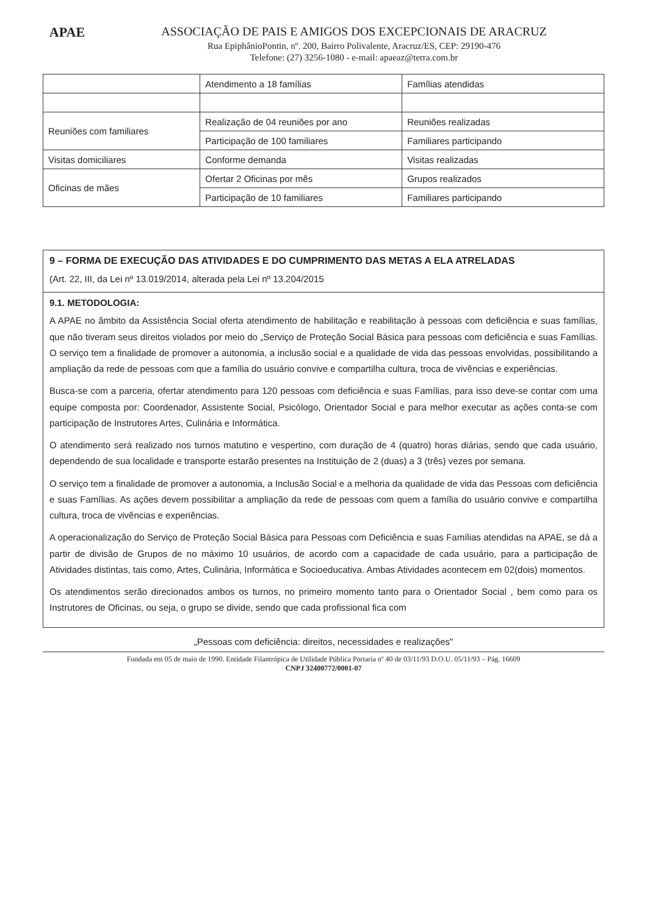APAE ASSOCIAÇÃO DE PAIS E AMIGOS DOS EXCEPCIONAIS DE ARACRUZ
Rua EpiphânioPontin, nº. 200, Bairro Polivalente, Aracruz/ES, CEP: 29190-476
Telefone: (27) 3256-1080 - e-mail: apaeaz@terra.com.br
| | Atendimento a 18 famílias | Famílias atendidas |
| Reuniões com familiares | Realização de 04 reuniões por ano | Reuniões realizadas |
| | Participação de 100 familiares | Familiares participando |
| Visitas domiciliares | Conforme demanda | Visitas realizadas |
| Oficinas de mães | Ofertar 2 Oficinas por mês | Grupos realizados |
| | Participação de 10 familiares | Familiares participando |
9 – FORMA DE EXECUÇÃO DAS ATIVIDADES E DO CUMPRIMENTO DAS METAS A ELA ATRELADAS
(Art. 22, III, da Lei nº 13.019/2014, alterada pela Lei nº 13.204/2015
9.1. METODOLOGIA:
A APAE no âmbito da Assistência Social oferta atendimento de habilitação e reabilitação à pessoas com deficiência e suas famílias, que não tiveram seus direitos violados por meio do „Serviço de Proteção Social Básica para pessoas com deficiência e suas Famílias. O serviço tem a finalidade de promover a autonomia, a inclusão social e a qualidade de vida das pessoas envolvidas, possibilitando a ampliação da rede de pessoas com que a família do usuário convive e compartilha cultura, troca de vivências e experiências.
Busca-se com a parceria, ofertar atendimento para 120 pessoas com deficiência e suas Famílias, para isso deve-se contar com uma equipe composta por: Coordenador, Assistente Social, Psicólogo, Orientador Social e para melhor executar as ações conta-se com participação de Instrutores Artes, Culinária e Informática.
O atendimento será realizado nos turnos matutino e vespertino, com duração de 4 (quatro) horas diárias, sendo que cada usuário, dependendo de sua localidade e transporte estarão presentes na Instituição de 2 (duas) a 3 (três) vezes por semana.
O serviço tem a finalidade de promover a autonomia, a Inclusão Social e a melhoria da qualidade de vida das Pessoas com deficiência e suas Famílias. As ações devem possibilitar a ampliação da rede de pessoas com quem a família do usuário convive e compartilha cultura, troca de vivências e experiências.
A operacionalização do Serviço de Proteção Social Básica para Pessoas com Deficiência e suas Famílias atendidas na APAE, se dá a partir de divisão de Grupos de no máximo 10 usuários, de acordo com a capacidade de cada usuário, para a participação de Atividades distintas, tais como, Artes, Culinária, Informática e Socioeducativa. Ambas Atividades acontecem em 02(dois) momentos.
Os atendimentos serão direcionados ambos os turnos, no primeiro momento tanto para o Orientador Social , bem como para os Instrutores de Oficinas, ou seja, o grupo se divide, sendo que cada profissional fica com
„Pessoas com deficiência: direitos, necessidades e realizações"
Fundada em 05 de maio de 1990. Entidade Filantrópica de Utilidade Pública Portaria nº 40 de 03/11/93 D.O.U. 05/11/93 – Pág. 16609
CNPJ 32400772/0001-07